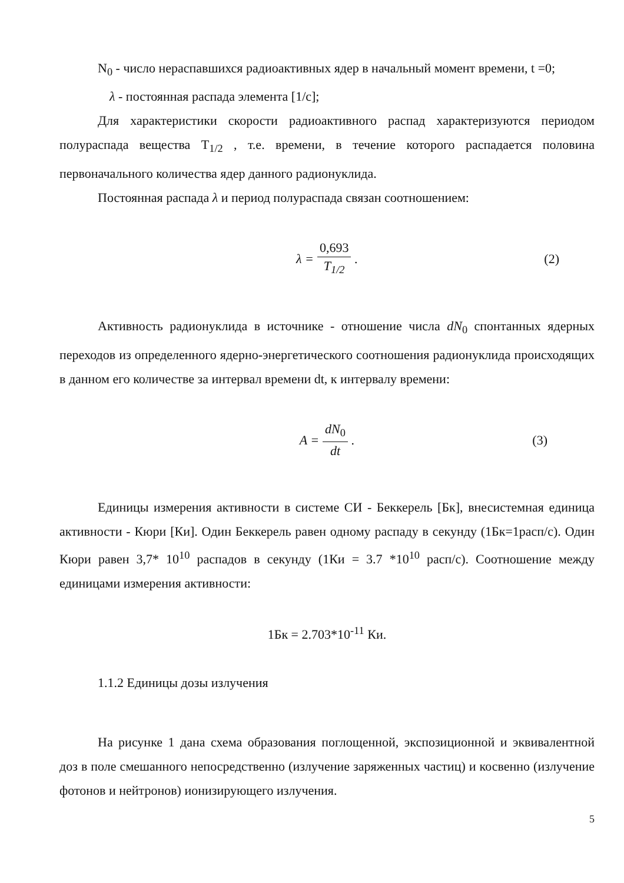N<sub>0</sub> - число нераспавшихся радиоактивных ядер в начальный момент времени, t =0;
λ - постоянная распада элемента [1/с];
Для характеристики скорости радиоактивного распад характеризуются периодом полураспада вещества T<sub>1/2</sub> , т.е. времени, в течение которого распадается половина первоначального количества ядер данного радионуклида.
Постоянная распада λ и период полураспада связан соотношением:
λ = 0,693 T<sub>1/2</sub>. (2)
Активность радионуклида в источнике - отношение числа dN<sub>0</sub> спонтанных ядерных переходов из определенного ядерно-энергетического соотношения радионуклида происходящих в данном его количестве за интервал времени dt, к интервалу времени:
A = dN<sub>0</sub> dt. (3)
Единицы измерения активности в системе СИ - Беккерель [Бк], внесистемная единица активности - Кюри [Ки]. Один Беккерель равен одному распаду в секунду (1Бк=1расп/с). Один Кюри равен 3,7* 10<sup>10</sup> распадов в секунду (1Ки = 3.7 *10<sup>10</sup> расп/с). Соотношение между единицами измерения активности:
1Бк = 2.703*10<sup>-11</sup> Ки.
1.1.2 Единицы дозы излучения
На рисунке 1 дана схема образования поглощенной, экспозиционной и эквивалентной доз в поле смешанного непосредственно (излучение заряженных частиц) и косвенно (излучение фотонов и нейтронов) ионизирующего излучения.
5